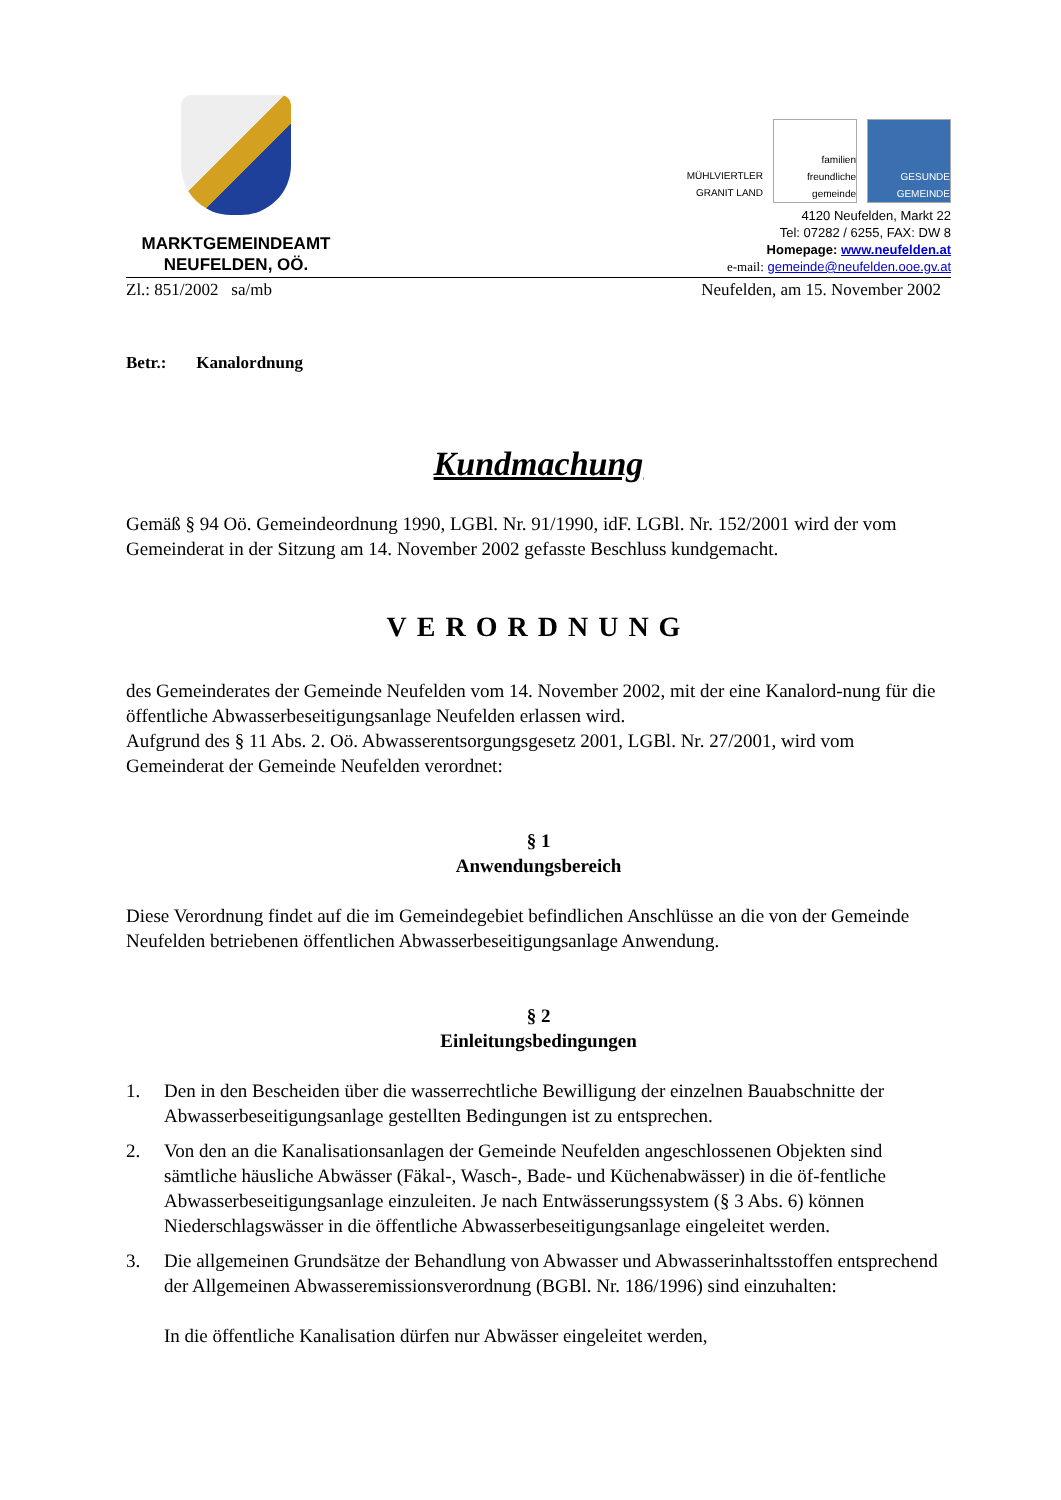MARKTGEMEINDEAMT
NEUFELDEN, OÖ.
MÜHLVIERTLER GRANIT LAND
familien freundliche gemeinde
GESUNDE GEMEINDE
4120 Neufelden, Markt 22
Tel: 07282 / 6255, FAX: DW 8
Homepage: www.neufelden.at
e-mail: gemeinde@neufelden.ooe.gv.at
Zl.: 851/2002 sa/mb Neufelden, am 15. November 2002
Betr.: Kanalordnung
Kundmachung
Gemäß § 94 Oö. Gemeindeordnung 1990, LGBl. Nr. 91/1990, idF. LGBl. Nr. 152/2001 wird der vom Gemeinderat in der Sitzung am 14. November 2002 gefasste Beschluss kundgemacht.
VERORDNUNG
des Gemeinderates der Gemeinde Neufelden vom 14. November 2002, mit der eine Kanalord-nung für die öffentliche Abwasserbeseitigungsanlage Neufelden erlassen wird.
Aufgrund des § 11 Abs. 2. Oö. Abwasserentsorgungsgesetz 2001, LGBl. Nr. 27/2001, wird vom Gemeinderat der Gemeinde Neufelden verordnet:
§ 1
Anwendungsbereich
Diese Verordnung findet auf die im Gemeindegebiet befindlichen Anschlüsse an die von der Gemeinde Neufelden betriebenen öffentlichen Abwasserbeseitigungsanlage Anwendung.
§ 2
Einleitungsbedingungen
1. Den in den Bescheiden über die wasserrechtliche Bewilligung der einzelnen Bauabschnitte der Abwasserbeseitigungsanlage gestellten Bedingungen ist zu entsprechen.
2. Von den an die Kanalisationsanlagen der Gemeinde Neufelden angeschlossenen Objekten sind sämtliche häusliche Abwässer (Fäkal-, Wasch-, Bade- und Küchenabwässer) in die öf-fentliche Abwasserbeseitigungsanlage einzuleiten. Je nach Entwässerungssystem (§ 3 Abs. 6) können Niederschlagswässer in die öffentliche Abwasserbeseitigungsanlage eingeleitet werden.
3. Die allgemeinen Grundsätze der Behandlung von Abwasser und Abwasserinhaltsstoffen entsprechend der Allgemeinen Abwasseremissionsverordnung (BGBl. Nr. 186/1996) sind einzuhalten:
In die öffentliche Kanalisation dürfen nur Abwässer eingeleitet werden,